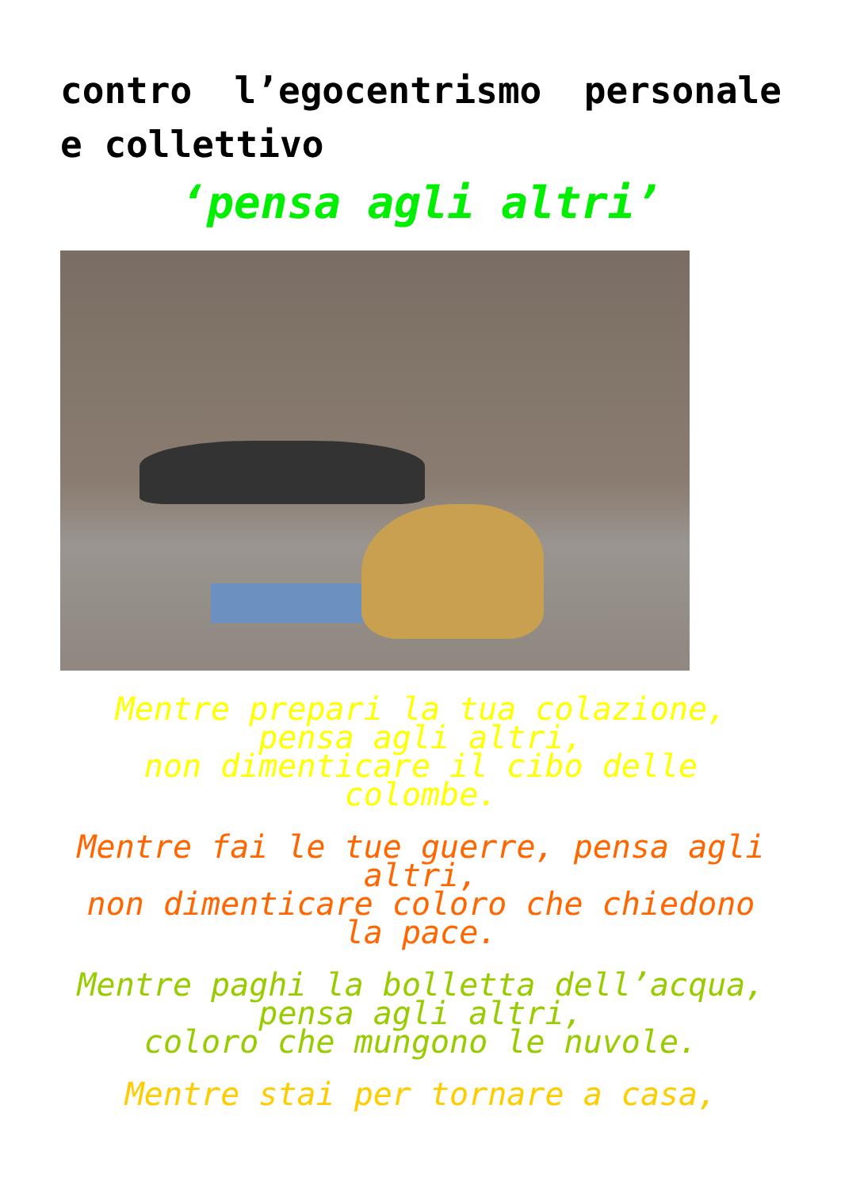contro l’egocentrismo personale e collettivo
‘pensa agli altri’
Mentre prepari la tua colazione,
pensa agli altri,
non dimenticare il cibo delle colombe.
Mentre fai le tue guerre, pensa agli altri,
non dimenticare coloro che chiedono la pace.
Mentre paghi la bolletta dell’acqua, pensa agli altri,
coloro che mungono le nuvole.
Mentre stai per tornare a casa,